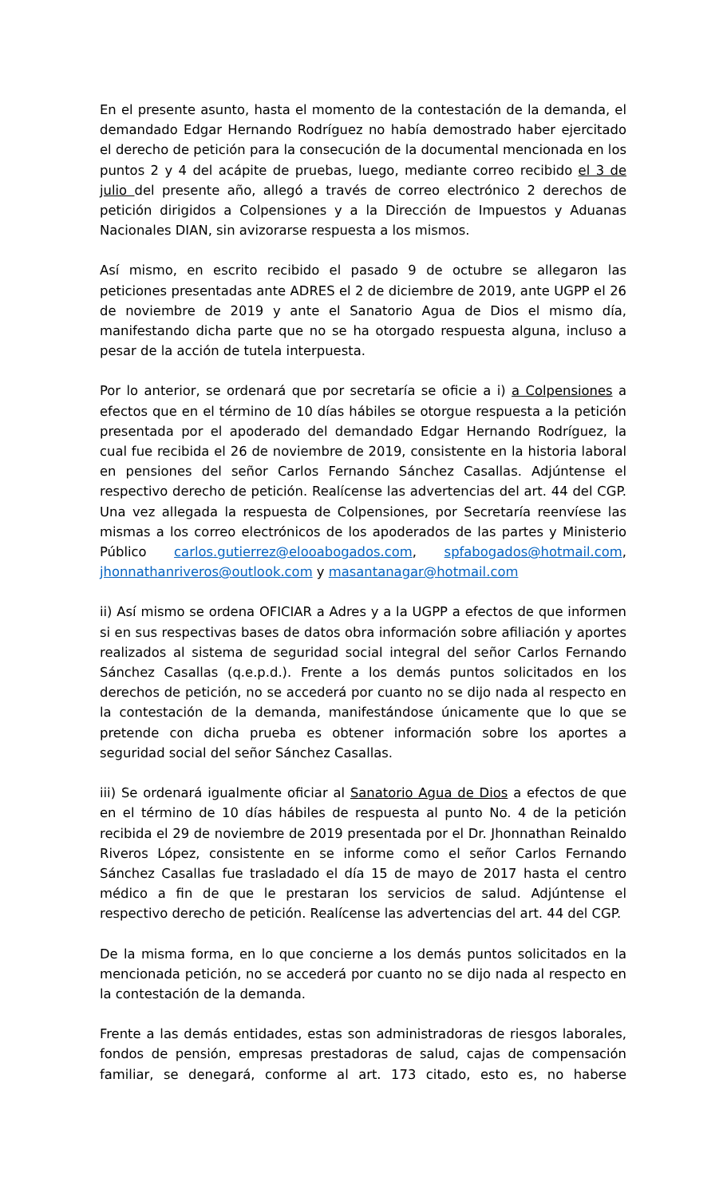En el presente asunto, hasta el momento de la contestación de la demanda, el demandado Edgar Hernando Rodríguez no había demostrado haber ejercitado el derecho de petición para la consecución de la documental mencionada en los puntos 2 y 4 del acápite de pruebas, luego, mediante correo recibido el 3 de julio del presente año, allegó a través de correo electrónico 2 derechos de petición dirigidos a Colpensiones y a la Dirección de Impuestos y Aduanas Nacionales DIAN, sin avizorarse respuesta a los mismos.
Así mismo, en escrito recibido el pasado 9 de octubre se allegaron las peticiones presentadas ante ADRES el 2 de diciembre de 2019, ante UGPP el 26 de noviembre de 2019 y ante el Sanatorio Agua de Dios el mismo día, manifestando dicha parte que no se ha otorgado respuesta alguna, incluso a pesar de la acción de tutela interpuesta.
Por lo anterior, se ordenará que por secretaría se oficie a i) a Colpensiones a efectos que en el término de 10 días hábiles se otorgue respuesta a la petición presentada por el apoderado del demandado Edgar Hernando Rodríguez, la cual fue recibida el 26 de noviembre de 2019, consistente en la historia laboral en pensiones del señor Carlos Fernando Sánchez Casallas. Adjúntense el respectivo derecho de petición. Realícense las advertencias del art. 44 del CGP. Una vez allegada la respuesta de Colpensiones, por Secretaría reenvíese las mismas a los correo electrónicos de los apoderados de las partes y Ministerio Público carlos.gutierrez@elooabogados.com, spfabogados@hotmail.com, jhonnathanriveros@outlook.com y masantanagar@hotmail.com
ii) Así mismo se ordena OFICIAR a Adres y a la UGPP a efectos de que informen si en sus respectivas bases de datos obra información sobre afiliación y aportes realizados al sistema de seguridad social integral del señor Carlos Fernando Sánchez Casallas (q.e.p.d.). Frente a los demás puntos solicitados en los derechos de petición, no se accederá por cuanto no se dijo nada al respecto en la contestación de la demanda, manifestándose únicamente que lo que se pretende con dicha prueba es obtener información sobre los aportes a seguridad social del señor Sánchez Casallas.
iii) Se ordenará igualmente oficiar al Sanatorio Agua de Dios a efectos de que en el término de 10 días hábiles de respuesta al punto No. 4 de la petición recibida el 29 de noviembre de 2019 presentada por el Dr. Jhonnathan Reinaldo Riveros López, consistente en se informe como el señor Carlos Fernando Sánchez Casallas fue trasladado el día 15 de mayo de 2017 hasta el centro médico a fin de que le prestaran los servicios de salud. Adjúntense el respectivo derecho de petición. Realícense las advertencias del art. 44 del CGP.
De la misma forma, en lo que concierne a los demás puntos solicitados en la mencionada petición, no se accederá por cuanto no se dijo nada al respecto en la contestación de la demanda.
Frente a las demás entidades, estas son administradoras de riesgos laborales, fondos de pensión, empresas prestadoras de salud, cajas de compensación familiar, se denegará, conforme al art. 173 citado, esto es, no haberse